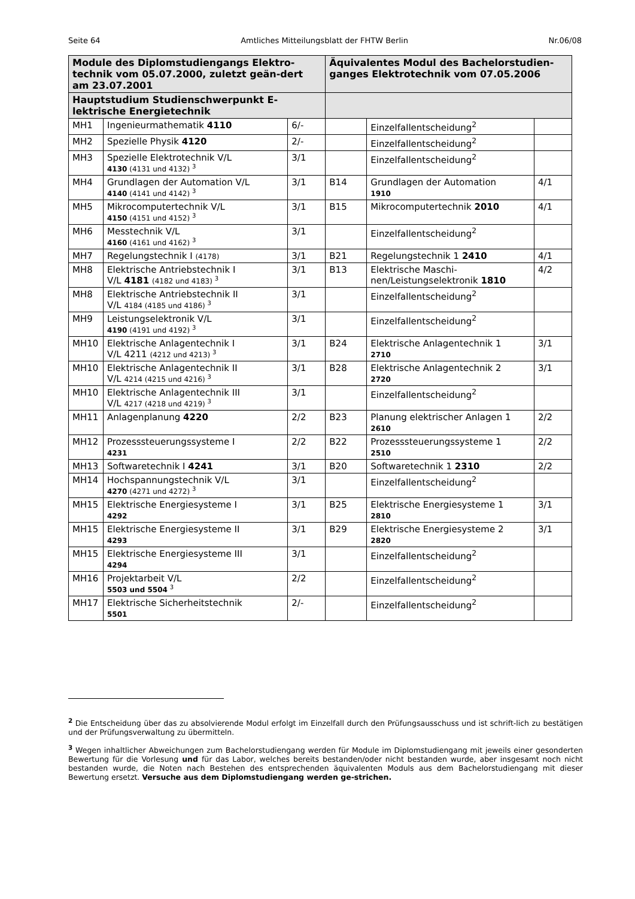Seite 64 Amtliches Mitteilungsblatt der FHTW Berlin Nr.06/08
| Module des Diplomstudiengangs Elektro-technik vom 05.07.2000, zuletzt geän-dert am 23.07.2001 | | | Äquivalentes Modul des Bachelorstudien-ganges Elektrotechnik vom 07.05.2006 | | |
| --- | --- | --- | --- | --- | --- |
| Hauptstudium Studienschwerpunkt E-lektrische Energietechnik | | | | | |
| MH1 | Ingenieurmathematik 4110 | 6/- | | Einzelfallentscheidung<sup>2</sup> | |
| MH2 | Spezielle Physik 4120 | 2/- | | Einzelfallentscheidung<sup>2</sup> | |
| MH3 | Spezielle Elektrotechnik V/L 4130 (4131 und 4132) <sup>3</sup> | 3/1 | | Einzelfallentscheidung<sup>2</sup> | |
| MH4 | Grundlagen der Automation V/L 4140 (4141 und 4142) <sup>3</sup> | 3/1 | B14 | Grundlagen der Automation 1910 | 4/1 |
| MH5 | Mikrocomputertechnik V/L 4150 (4151 und 4152) <sup>3</sup> | 3/1 | B15 | Mikrocomputertechnik 2010 | 4/1 |
| MH6 | Messtechnik V/L 4160 (4161 und 4162) <sup>3</sup> | 3/1 | | Einzelfallentscheidung<sup>2</sup> | |
| MH7 | Regelungstechnik I (4178) | 3/1 | B21 | Regelungstechnik 1 2410 | 4/1 |
| MH8 | Elektrische Antriebstechnik I V/L 4181 (4182 und 4183) <sup>3</sup> | 3/1 | B13 | Elektrische Maschi-nen/Leistungselektronik 1810 | 4/2 |
| MH8 | Elektrische Antriebstechnik II V/L 4184 (4185 und 4186) <sup>3</sup> | 3/1 | | Einzelfallentscheidung<sup>2</sup> | |
| MH9 | Leistungselektronik V/L 4190 (4191 und 4192) <sup>3</sup> | 3/1 | | Einzelfallentscheidung<sup>2</sup> | |
| MH10 | Elektrische Anlagentechnik I V/L 4211 (4212 und 4213) <sup>3</sup> | 3/1 | B24 | Elektrische Anlagentechnik 1 2710 | 3/1 |
| MH10 | Elektrische Anlagentechnik II V/L 4214 (4215 und 4216) <sup>3</sup> | 3/1 | B28 | Elektrische Anlagentechnik 2 2720 | 3/1 |
| MH10 | Elektrische Anlagentechnik III V/L 4217 (4218 und 4219) <sup>3</sup> | 3/1 | | Einzelfallentscheidung<sup>2</sup> | |
| MH11 | Anlagenplanung 4220 | 2/2 | B23 | Planung elektrischer Anlagen 1 2610 | 2/2 |
| MH12 | Prozesssteuerungssysteme I 4231 | 2/2 | B22 | Prozesssteuerungssysteme 1 2510 | 2/2 |
| MH13 | Softwaretechnik I 4241 | 3/1 | B20 | Softwaretechnik 1 2310 | 2/2 |
| MH14 | Hochspannungstechnik V/L 4270 (4271 und 4272) <sup>3</sup> | 3/1 | | Einzelfallentscheidung<sup>2</sup> | |
| MH15 | Elektrische Energiesysteme I 4292 | 3/1 | B25 | Elektrische Energiesysteme 1 2810 | 3/1 |
| MH15 | Elektrische Energiesysteme II 4293 | 3/1 | B29 | Elektrische Energiesysteme 2 2820 | 3/1 |
| MH15 | Elektrische Energiesysteme III 4294 | 3/1 | | Einzelfallentscheidung<sup>2</sup> | |
| MH16 | Projektarbeit V/L 5503 und 5504 <sup>3</sup> | 2/2 | | Einzelfallentscheidung<sup>2</sup> | |
| MH17 | Elektrische Sicherheitstechnik 5501 | 2/- | | Einzelfallentscheidung<sup>2</sup> | |
<sup>2</sup> Die Entscheidung über das zu absolvierende Modul erfolgt im Einzelfall durch den Prüfungsausschuss und ist schrift-lich zu bestätigen und der Prüfungsverwaltung zu übermitteln.
<sup>3</sup> Wegen inhaltlicher Abweichungen zum Bachelorstudiengang werden für Module im Diplomstudiengang mit jeweils einer gesonderten Bewertung für die Vorlesung und für das Labor, welches bereits bestanden/oder nicht bestanden wurde, aber insgesamt noch nicht bestanden wurde, die Noten nach Bestehen des entsprechenden äquivalenten Moduls aus dem Bachelorstudiengang mit dieser Bewertung ersetzt. Versuche aus dem Diplomstudiengang werden ge-strichen.